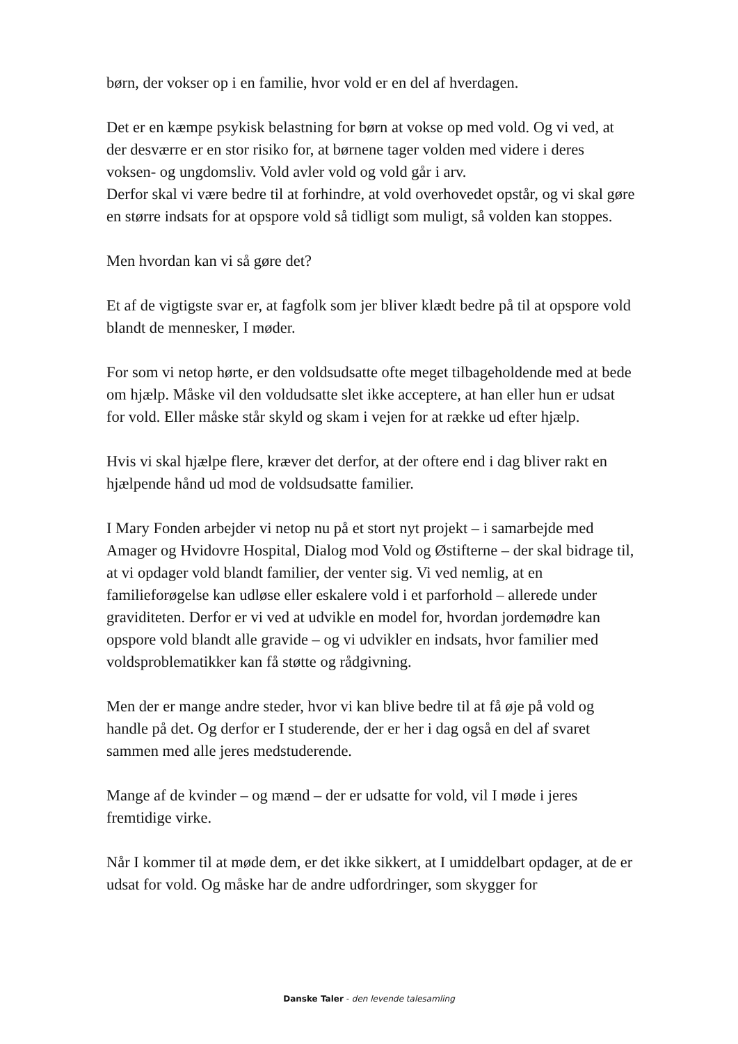børn, der vokser op i en familie, hvor vold er en del af hverdagen.
Det er en kæmpe psykisk belastning for børn at vokse op med vold. Og vi ved, at der desværre er en stor risiko for, at børnene tager volden med videre i deres voksen- og ungdomsliv. Vold avler vold og vold går i arv.
Derfor skal vi være bedre til at forhindre, at vold overhovedet opstår, og vi skal gøre en større indsats for at opspore vold så tidligt som muligt, så volden kan stoppes.
Men hvordan kan vi så gøre det?
Et af de vigtigste svar er, at fagfolk som jer bliver klædt bedre på til at opspore vold blandt de mennesker, I møder.
For som vi netop hørte, er den voldsudsatte ofte meget tilbageholdende med at bede om hjælp. Måske vil den voldudsatte slet ikke acceptere, at han eller hun er udsat for vold. Eller måske står skyld og skam i vejen for at række ud efter hjælp.
Hvis vi skal hjælpe flere, kræver det derfor, at der oftere end i dag bliver rakt en hjælpende hånd ud mod de voldsudsatte familier.
I Mary Fonden arbejder vi netop nu på et stort nyt projekt – i samarbejde med Amager og Hvidovre Hospital, Dialog mod Vold og Østifterne – der skal bidrage til, at vi opdager vold blandt familier, der venter sig. Vi ved nemlig, at en familieforøgelse kan udløse eller eskalere vold i et parforhold – allerede under graviditeten. Derfor er vi ved at udvikle en model for, hvordan jordemødre kan opspore vold blandt alle gravide – og vi udvikler en indsats, hvor familier med voldsproblematikker kan få støtte og rådgivning.
Men der er mange andre steder, hvor vi kan blive bedre til at få øje på vold og handle på det. Og derfor er I studerende, der er her i dag også en del af svaret sammen med alle jeres medstuderende.
Mange af de kvinder – og mænd – der er udsatte for vold, vil I møde i jeres fremtidige virke.
Når I kommer til at møde dem, er det ikke sikkert, at I umiddelbart opdager, at de er udsat for vold. Og måske har de andre udfordringer, som skygger for
Danske Taler - den levende talesamling